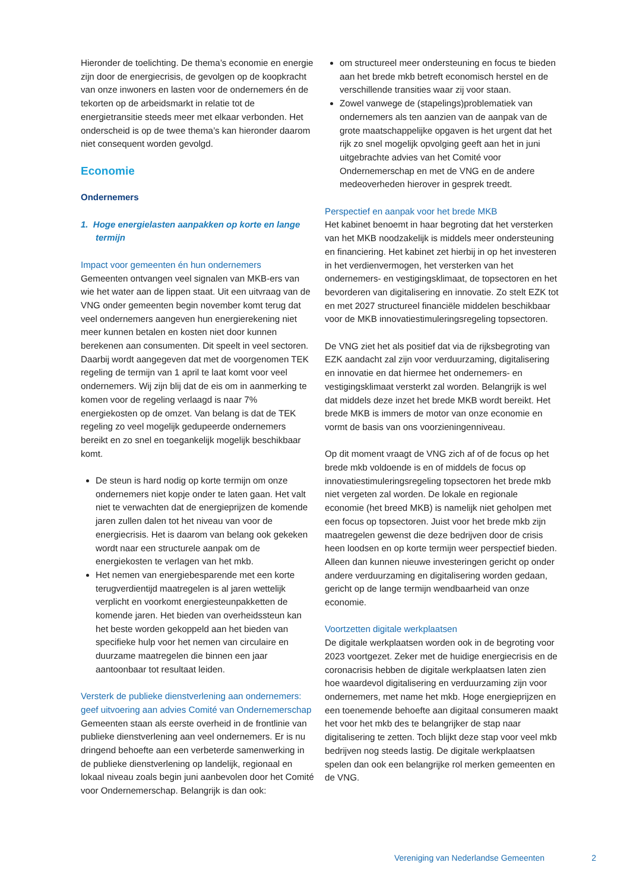Hieronder de toelichting. De thema’s economie en energie zijn door de energiecrisis, de gevolgen op de koopkracht van onze inwoners en lasten voor de ondernemers én de tekorten op de arbeidsmarkt in relatie tot de energietransitie steeds meer met elkaar verbonden. Het onderscheid is op de twee thema’s kan hieronder daarom niet consequent worden gevolgd.
Economie
Ondernemers
1. Hoge energielasten aanpakken op korte en lange termijn
Impact voor gemeenten én hun ondernemers
Gemeenten ontvangen veel signalen van MKB-ers van wie het water aan de lippen staat. Uit een uitvraag van de VNG onder gemeenten begin november komt terug dat veel ondernemers aangeven hun energierekening niet meer kunnen betalen en kosten niet door kunnen berekenen aan consumenten. Dit speelt in veel sectoren. Daarbij wordt aangegeven dat met de voorgenomen TEK regeling de termijn van 1 april te laat komt voor veel ondernemers. Wij zijn blij dat de eis om in aanmerking te komen voor de regeling verlaagd is naar 7% energiekosten op de omzet. Van belang is dat de TEK regeling zo veel mogelijk gedupeerde ondernemers bereikt en zo snel en toegankelijk mogelijk beschikbaar komt.
De steun is hard nodig op korte termijn om onze ondernemers niet kopje onder te laten gaan. Het valt niet te verwachten dat de energieprijzen de komende jaren zullen dalen tot het niveau van voor de energiecrisis. Het is daarom van belang ook gekeken wordt naar een structurele aanpak om de energiekosten te verlagen van het mkb.
Het nemen van energiebesparende met een korte terugverdientijd maatregelen is al jaren wettelijk verplicht en voorkomt energiesteunpakketten de komende jaren. Het bieden van overheidssteun kan het beste worden gekoppeld aan het bieden van specifieke hulp voor het nemen van circulaire en duurzame maatregelen die binnen een jaar aantoonbaar tot resultaat leiden.
Versterk de publieke dienstverlening aan ondernemers: geef uitvoering aan advies Comité van Ondernemerschap
Gemeenten staan als eerste overheid in de frontlinie van publieke dienstverlening aan veel ondernemers. Er is nu dringend behoefte aan een verbeterde samenwerking in de publieke dienstverlening op landelijk, regionaal en lokaal niveau zoals begin juni aanbevolen door het Comité voor Ondernemerschap. Belangrijk is dan ook:
om structureel meer ondersteuning en focus te bieden aan het brede mkb betreft economisch herstel en de verschillende transities waar zij voor staan.
Zowel vanwege de (stapelings)problematiek van ondernemers als ten aanzien van de aanpak van de grote maatschappelijke opgaven is het urgent dat het rijk zo snel mogelijk opvolging geeft aan het in juni uitgebrachte advies van het Comité voor Ondernemerschap en met de VNG en de andere medeoverheden hierover in gesprek treedt.
Perspectief en aanpak voor het brede MKB
Het kabinet benoemt in haar begroting dat het versterken van het MKB noodzakelijk is middels meer ondersteuning en financiering. Het kabinet zet hierbij in op het investeren in het verdienvermogen, het versterken van het ondernemers- en vestigingsklimaat, de topsectoren en het bevorderen van digitalisering en innovatie. Zo stelt EZK tot en met 2027 structureel financiële middelen beschikbaar voor de MKB innovatiestimuleringsregeling topsectoren.
De VNG ziet het als positief dat via de rijksbegroting van EZK aandacht zal zijn voor verduurzaming, digitalisering en innovatie en dat hiermee het ondernemers- en vestigingsklimaat versterkt zal worden. Belangrijk is wel dat middels deze inzet het brede MKB wordt bereikt. Het brede MKB is immers de motor van onze economie en vormt de basis van ons voorzieningenniveau.
Op dit moment vraagt de VNG zich af of de focus op het brede mkb voldoende is en of middels de focus op innovatiestimuleringsregeling topsectoren het brede mkb niet vergeten zal worden. De lokale en regionale economie (het breed MKB) is namelijk niet geholpen met een focus op topsectoren. Juist voor het brede mkb zijn maatregelen gewenst die deze bedrijven door de crisis heen loodsen en op korte termijn weer perspectief bieden. Alleen dan kunnen nieuwe investeringen gericht op onder andere verduurzaming en digitalisering worden gedaan, gericht op de lange termijn wendbaarheid van onze economie.
Voortzetten digitale werkplaatsen
De digitale werkplaatsen worden ook in de begroting voor 2023 voortgezet. Zeker met de huidige energiecrisis en de coronacrisis hebben de digitale werkplaatsen laten zien hoe waardevol digitalisering en verduurzaming zijn voor ondernemers, met name het mkb. Hoge energieprijzen en een toenemende behoefte aan digitaal consumeren maakt het voor het mkb des te belangrijker de stap naar digitalisering te zetten. Toch blijkt deze stap voor veel mkb bedrijven nog steeds lastig. De digitale werkplaatsen spelen dan ook een belangrijke rol merken gemeenten en de VNG.
Vereniging van Nederlandse Gemeenten 2